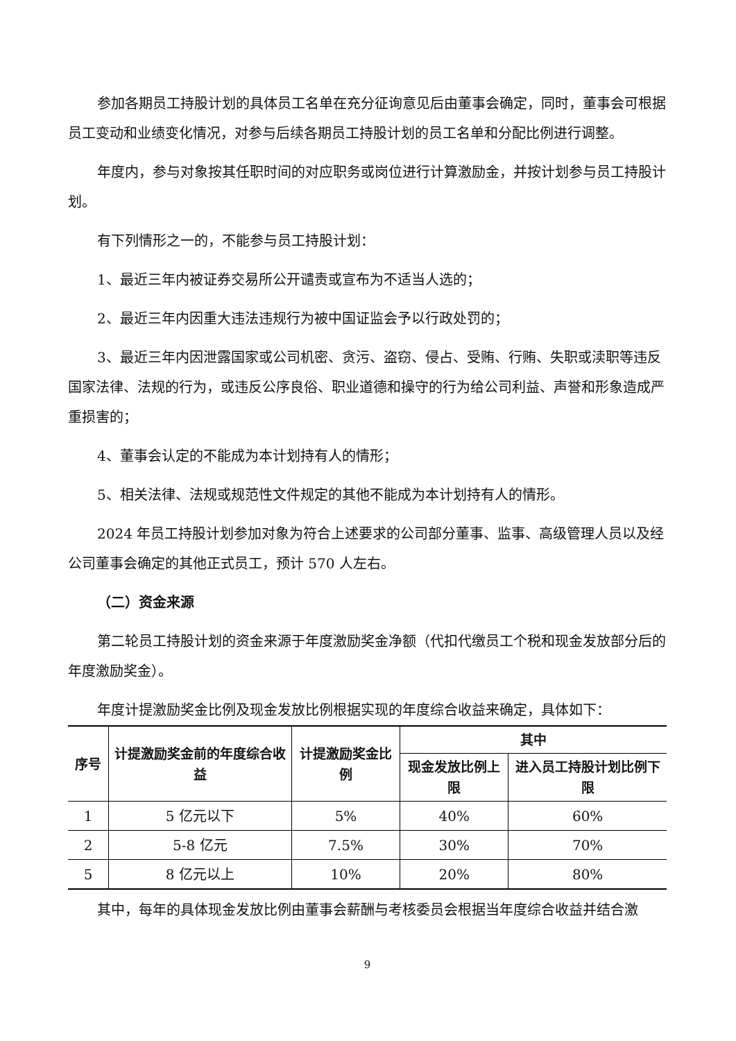参加各期员工持股计划的具体员工名单在充分征询意见后由董事会确定，同时，董事会可根据员工变动和业绩变化情况，对参与后续各期员工持股计划的员工名单和分配比例进行调整。
年度内，参与对象按其任职时间的对应职务或岗位进行计算激励金，并按计划参与员工持股计划。
有下列情形之一的，不能参与员工持股计划：
1、最近三年内被证券交易所公开谴责或宣布为不适当人选的；
2、最近三年内因重大违法违规行为被中国证监会予以行政处罚的；
3、最近三年内因泄露国家或公司机密、贪污、盗窃、侵占、受贿、行贿、失职或渎职等违反国家法律、法规的行为，或违反公序良俗、职业道德和操守的行为给公司利益、声誉和形象造成严重损害的；
4、董事会认定的不能成为本计划持有人的情形；
5、相关法律、法规或规范性文件规定的其他不能成为本计划持有人的情形。
2024 年员工持股计划参加对象为符合上述要求的公司部分董事、监事、高级管理人员以及经公司董事会确定的其他正式员工，预计 570 人左右。
（二）资金来源
第二轮员工持股计划的资金来源于年度激励奖金净额（代扣代缴员工个税和现金发放部分后的年度激励奖金）。
年度计提激励奖金比例及现金发放比例根据实现的年度综合收益来确定，具体如下：
| 序号 | 计提激励奖金前的年度综合收益 | 计提激励奖金比例 | 其中 | |
| --- | --- | --- | --- | --- |
| | | | 现金发放比例上限 | 进入员工持股计划比例下限 |
| 1 | 5 亿元以下 | 5% | 40% | 60% |
| 2 | 5-8 亿元 | 7.5% | 30% | 70% |
| 5 | 8 亿元以上 | 10% | 20% | 80% |
其中，每年的具体现金发放比例由董事会薪酬与考核委员会根据当年度综合收益并结合激
9